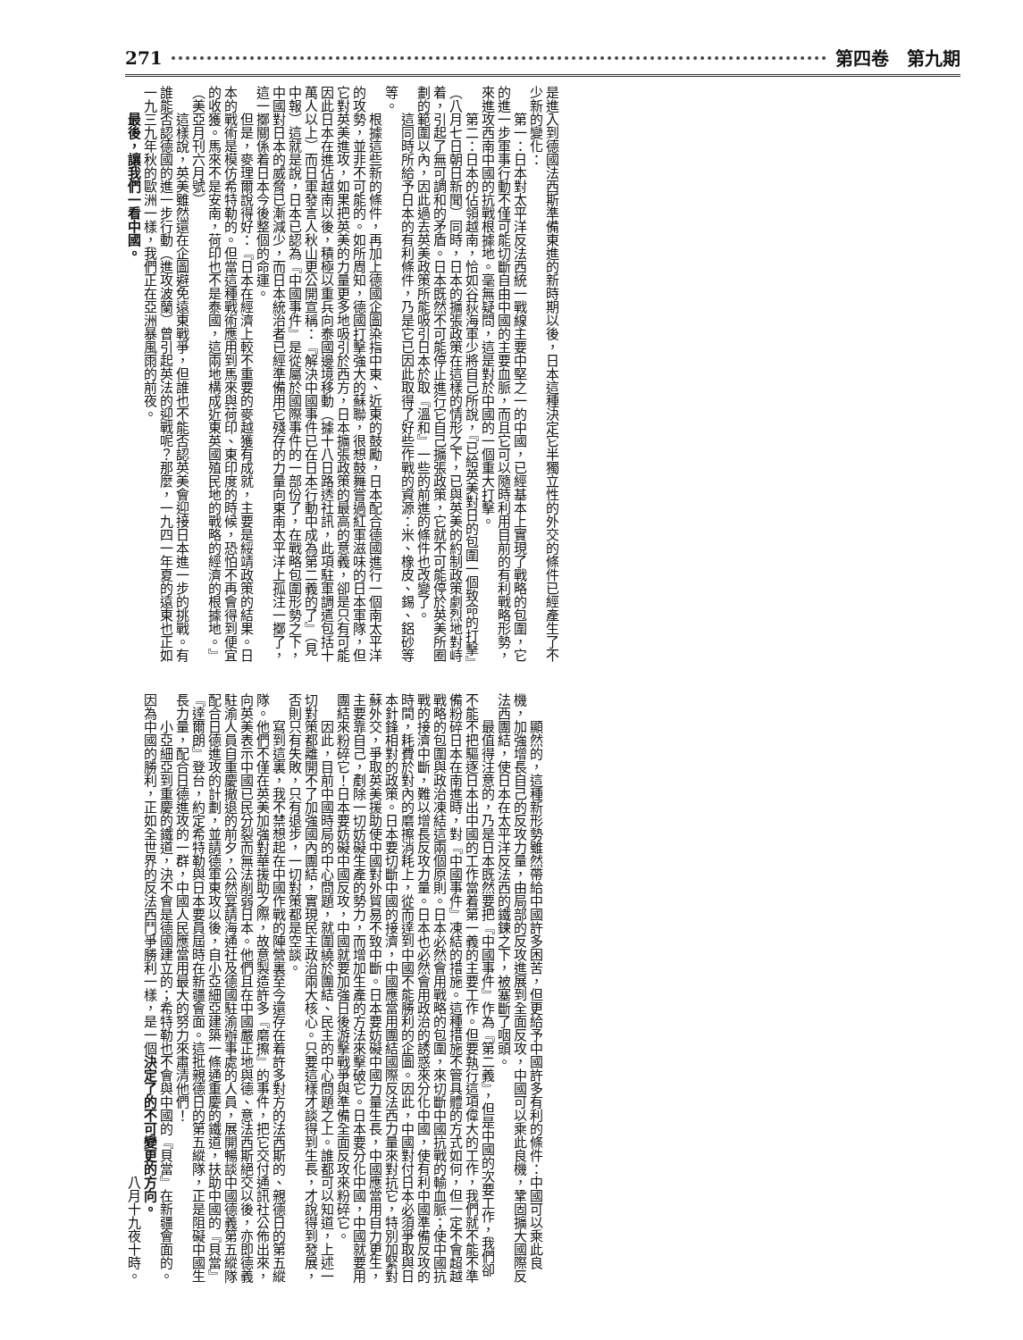第四卷　第九期 271
是進入到德國法西斯準備東進的新時期以後，日本這種決定它半獨立性的外交的條件已經產生了不少新的變化：
第一：日本對太平洋反法西統一戰線主要中堅之一的中國，已經基本上實現了戰略的包圍，它的進一步軍事行動不僅可能切斷自由中國的主要血脈，而且它可以隨時利用目前的有利戰略形勢，來進攻西南中國的抗戰根據地。毫無疑問，這是對於中國的一個重大打擊。
第二：日本的佔領越南，恰如谷荻海軍少將自己所說，『已給英美對日的包圍一個致命的打擊』（八月七日朝日新聞）同時，日本的擴張政策在這樣的情形之下，已與英美的約制政策劇烈地對峙着，引起了無可調和的矛盾。日本既然不可能停止進行它自己擴張政策，它就不可能停於英美所圈劃的範圍以內，因此過去英美政策所能吸引日本於取『溫和』一些的前進的條件也改變了。
這同時所給予日本的有利條件，乃是它已因此取得了好些作戰的資源：米、橡皮、錫、鋁砂等等。
根據這些新的條件，再加上德國企圖染指中東、近東的鼓勵，日本配合德國進行一個南太平洋的攻勢，並非不可能的。如所周知，德國打擊強大的蘇聯，很想鼓舞嘗過紅軍滋味的日本軍隊，但它對英美進攻，如果把英美的力量更多地吸引於西方，日本擴張政策的最高的意義，卻是只有可能因此日本在進佔越南以後，積極以重兵向泰國邊境移動（據十八日路透社訊，此項駐軍調遣包括十萬人以上）而日軍發言人秋山更公開宣稱：『解決中國事件已在日本行動中成為第二義的了』（見中報）這就是說，日本已認為『中國事件』是從屬於國際事件的一部份了，在戰略包圍形勢之下，中國對日本的威脅已漸減少，而日本統治者已經準備用它殘存的力量向東南太平洋上孤注一擲了，這一擲關係着日本今後整個的命運。
但是，麥理爾說得好：『日本在經濟上較不重要的麥越獲有成就，主要是綏靖政策的結果。日本的戰術是模仿希特勒的。但當這種戰術應用到馬來與荷印、東印度的時候，恐怕不再會得到便宜的收獲。馬來不是安南，荷印也不是泰國，這兩地構成近東英國殖民地的戰略的經濟的根據地。』（美亞月刊六月號）
這樣說，英美雖然還在企圖避免遠東戰爭，但誰也不能否認英美會迎接日本進一步的挑戰。有誰能否認德國的進一步行動（進攻波蘭）曾引起英法的迎戰呢？那麼，一九四一年夏的遠東也正如一九三九年秋的歐洲一樣，我們正在亞洲暴風雨的前夜。
最後，讓我們一看中國。
顯然的，這種新形勢雖然帶給中國許多困苦，但更給予中國許多有利的條件：中國可以乘此良機，加強增長自己的反攻力量，由局部的反攻進展到全面反攻，中國可以乘此良機，鞏固擴大國際反法西團結，使日本在太平洋反法西的鐵鍊之下，被塞斷了咽頭。
最值得注意的，乃是日本既然要把『中國事件』作為『第二義』，但是中國的次要工作，我們卻不能不把驅逐日本出中國的工作當着第一義的主要工作。但要執行這項偉大的工作，我們就不能不準備粉碎日本在南進時，對『中國事件』凍結的措施。這種措施不管具體的方式如何，但一定不會超越戰略的包圍與政治凍結這兩個原則。日本必然會用戰略的包圍，來切斷中國抗戰的輸血脈；使中國抗戰的接濟中斷，難以增長反攻力量。日本也必然會用政治的誘惑來分化中國，使有利中國準備反攻的時間，耗費於對內的磨擦消耗上，從而達到中國不能勝利的企圖。因此，中國對付日本必須爭取與日本針鋒相對的政策。日本要切斷中國的接濟，中國應當用團結國際反法西力量來對抗它，特別加緊對蘇外交，爭取英美援助使中國對外貿易不致中斷。日本要妨礙中國力量生長，中國應當用自力更生，主要靠自己，剷除一切妨礙生產的勢力，而增加生產的方法來擊破它。日本要分化中國，中國就要用團結來粉碎它！日本要妨礙中國反攻，中國就要加強日後游擊戰爭與準備全面反攻來粉碎它。
因此，目前中國時局的中心問題，就圍繞於團結、民主的中心問題之上。誰都可以知道，上述一切對策都離開不了加強國內團結，實現民主政治兩大核心。只要這樣才談得到生長，才說得到發展，否則只有失敗，只有退步，一切對策都是空談。
寫到這裏，我不禁想起在中國作戰的陣營裏至今還存在着許多對方的法西斯的、親德日的第五縱隊。他們不僅在英美加強對華援助之際，故意製造許多『磨擦』的事件，把它交付通訊社公佈出來，向英美表示中國已民分裂而無法削弱日本。他們且在中國嚴正地與德、意法西斯絕交以後，亦即德義駐渝人員自重慶撤退的前夕，公然宴請海通社及德國駐渝辦事處的人員，展開暢談中國德義第五縱隊配合日德進攻的計劃，並請德軍東攻以後，自小亞細亞建築一條通重慶的鐵道，扶助中國的『貝當』『達爾朗』登台，約定希特勒與日本要員屆時在新疆會面。這批親德日的第五縱隊，正是阻礙中國生長力量，配合日德進攻的一群，中國人民應當用最大的努力來肅清他們！
小亞細亞到重慶的鐵道，決不會是德國建立的；希特勒也不會與中國的『貝當』在新疆會面的。因為中國的勝利，正如全世界的反法西鬥爭勝利一樣，是一個決定了的不可變更的方向。
八月十九夜十時。